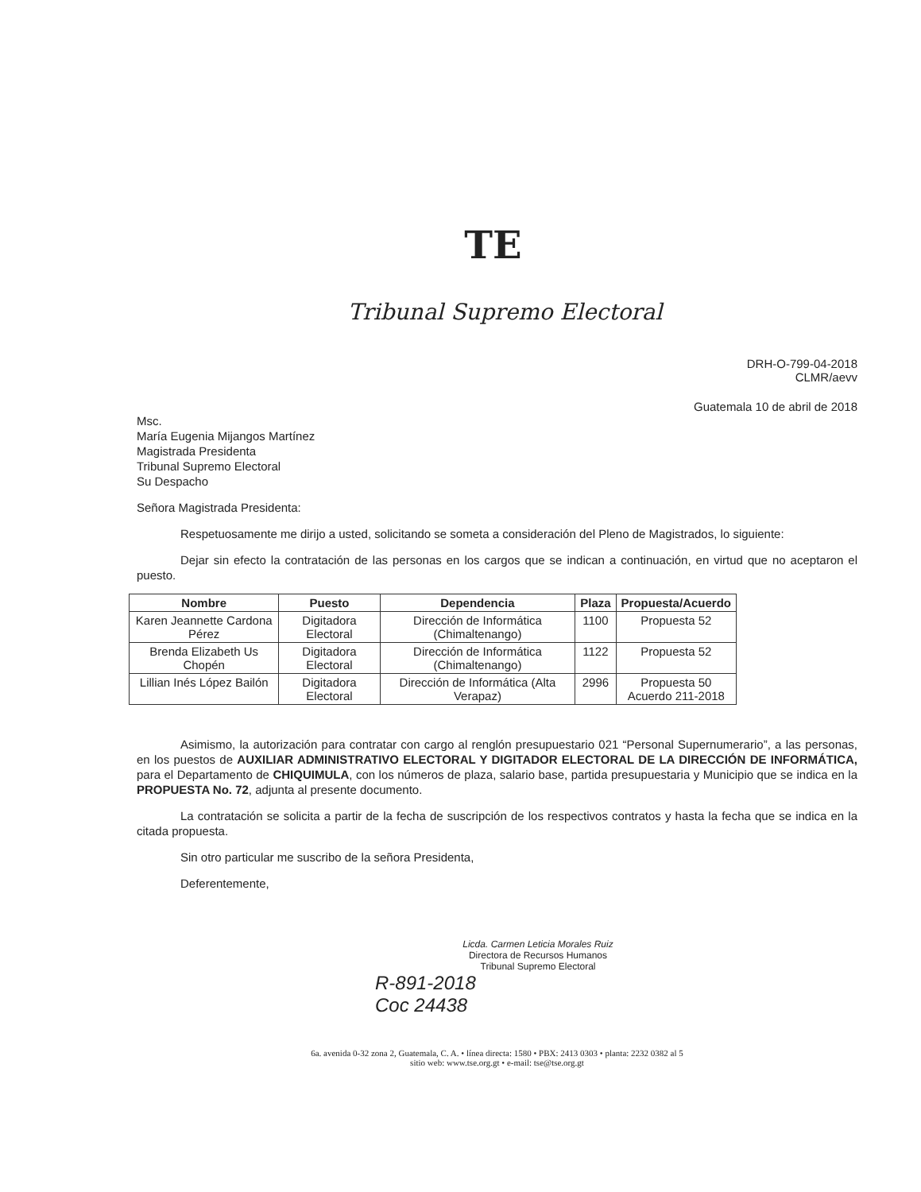TE
Tribunal Supremo Electoral
DRH-O-799-04-2018
CLMR/aevv
Guatemala 10 de abril de 2018
Msc.
María Eugenia Mijangos Martínez
Magistrada Presidenta
Tribunal Supremo Electoral
Su Despacho
Señora Magistrada Presidenta:
Respetuosamente me dirijo a usted, solicitando se someta a consideración del Pleno de Magistrados, lo siguiente:
Dejar sin efecto la contratación de las personas en los cargos que se indican a continuación, en virtud que no aceptaron el puesto.
| Nombre | Puesto | Dependencia | Plaza | Propuesta/Acuerdo |
| --- | --- | --- | --- | --- |
| Karen Jeannette Cardona Pérez | Digitadora Electoral | Dirección de Informática (Chimaltenango) | 1100 | Propuesta 52 |
| Brenda Elizabeth Us Chopén | Digitadora Electoral | Dirección de Informática (Chimaltenango) | 1122 | Propuesta 52 |
| Lillian Inés López Bailón | Digitadora Electoral | Dirección de Informática (Alta Verapaz) | 2996 | Propuesta 50 Acuerdo 211-2018 |
Asimismo, la autorización para contratar con cargo al renglón presupuestario 021 “Personal Supernumerario”, a las personas, en los puestos de AUXILIAR ADMINISTRATIVO ELECTORAL Y DIGITADOR ELECTORAL DE LA DIRECCIÓN DE INFORMÁTICA, para el Departamento de CHIQUIMULA, con los números de plaza, salario base, partida presupuestaria y Municipio que se indica en la PROPUESTA No. 72, adjunta al presente documento.
La contratación se solicita a partir de la fecha de suscripción de los respectivos contratos y hasta la fecha que se indica en la citada propuesta.
Sin otro particular me suscribo de la señora Presidenta,
Deferentemente,
Licda. Carmen Leticia Morales Ruiz
Directora de Recursos Humanos
Tribunal Supremo Electoral
R-891-2018
Coc 24438
6a. avenida 0-32 zona 2, Guatemala, C. A. • línea directa: 1580 • PBX: 2413 0303 • planta: 2232 0382 al 5
sitio web: www.tse.org.gt • e-mail: tse@tse.org.gt